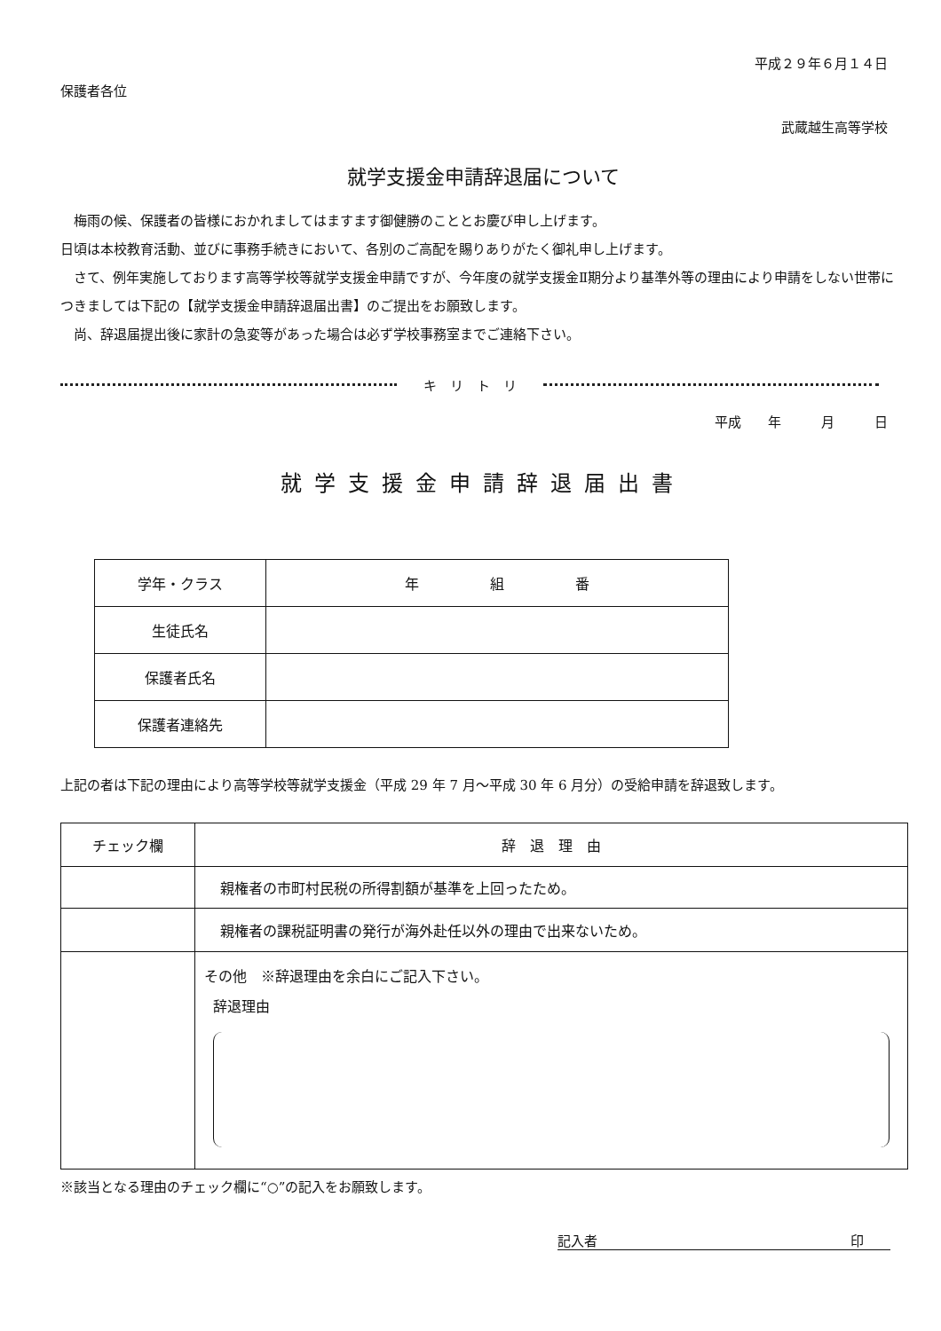平成２９年６月１４日
保護者各位
武蔵越生高等学校
就学支援金申請辞退届について
　梅雨の候、保護者の皆様におかれましてはますます御健勝のこととお慶び申し上げます。
日頃は本校教育活動、並びに事務手続きにおいて、各別のご高配を賜りありがたく御礼申し上げます。
　さて、例年実施しております高等学校等就学支援金申請ですが、今年度の就学支援金Ⅱ期分より基準外等の理由により申請をしない世帯につきましては下記の【就学支援金申請辞退届出書】のご提出をお願致します。
　尚、辞退届提出後に家計の急変等があった場合は必ず学校事務室までご連絡下さい。
キ　リ　ト　リ
平成　　年　　　月　　　日
就学支援金申請辞退届出書
| 学年・クラス | 年 組 番 |
| 生徒氏名 | |
| 保護者氏名 | |
| 保護者連絡先 | |
上記の者は下記の理由により高等学校等就学支援金（平成 29 年 7 月～平成 30 年 6 月分）の受給申請を辞退致します。
| チェック欄 | 辞 退 理 由 |
| --- | --- |
| | 親権者の市町村民税の所得割額が基準を上回ったため。 |
| | 親権者の課税証明書の発行が海外赴任以外の理由で出来ないため。 |
| | その他 ※辞退理由を余白にご記入下さい。 辞退理由 |
※該当となる理由のチェック欄に“○”の記入をお願致します。
記入者 印